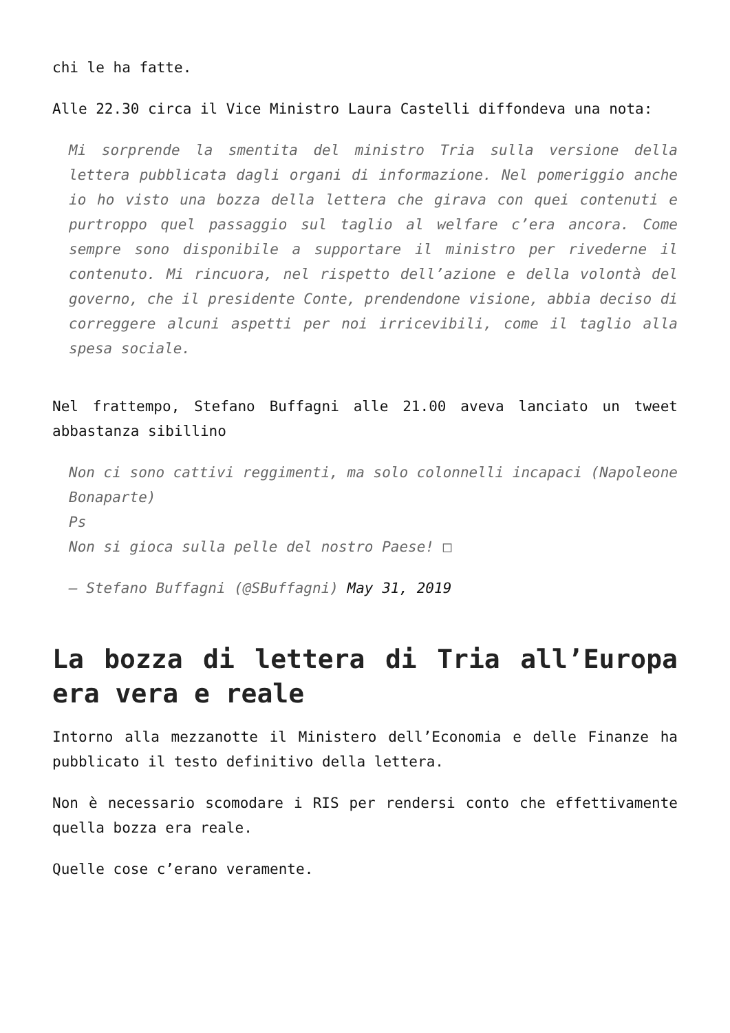chi le ha fatte.
Alle 22.30 circa il Vice Ministro Laura Castelli diffondeva una nota:
Mi sorprende la smentita del ministro Tria sulla versione della lettera pubblicata dagli organi di informazione. Nel pomeriggio anche io ho visto una bozza della lettera che girava con quei contenuti e purtroppo quel passaggio sul taglio al welfare c’era ancora. Come sempre sono disponibile a supportare il ministro per rivederne il contenuto. Mi rincuora, nel rispetto dell’azione e della volontà del governo, che il presidente Conte, prendendone visione, abbia deciso di correggere alcuni aspetti per noi irricevibili, come il taglio alla spesa sociale.
Nel frattempo, Stefano Buffagni alle 21.00 aveva lanciato un tweet abbastanza sibillino
Non ci sono cattivi reggimenti, ma solo colonnelli incapaci (Napoleone Bonaparte)
Ps
Non si gioca sulla pelle del nostro Paese! □
— Stefano Buffagni (@SBuffagni) May 31, 2019
La bozza di lettera di Tria all’Europa era vera e reale
Intorno alla mezzanotte il Ministero dell’Economia e delle Finanze ha pubblicato il testo definitivo della lettera.
Non è necessario scomodare i RIS per rendersi conto che effettivamente quella bozza era reale.
Quelle cose c’erano veramente.